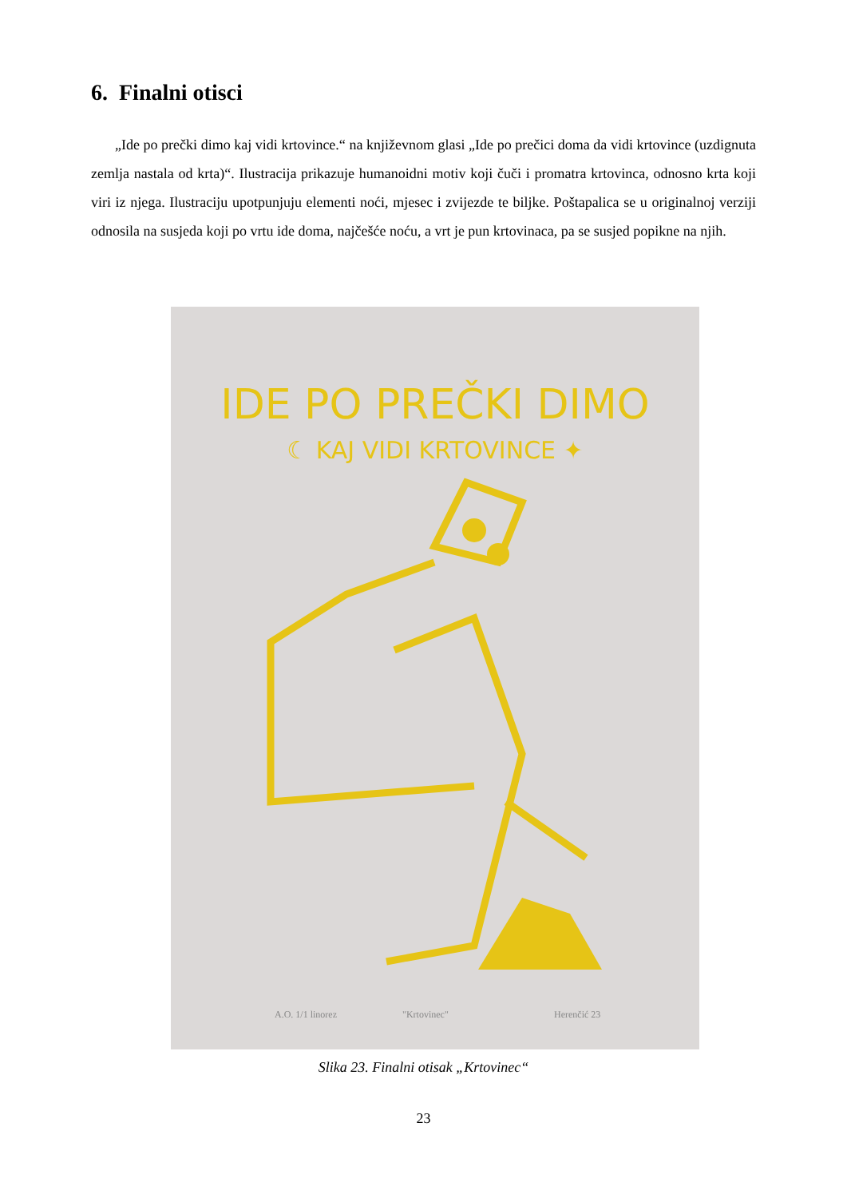6. Finalni otisci
„Ide po prečki dimo kaj vidi krtovince.“ na književnom glasi „Ide po prečici doma da vidi krtovince (uzdignuta zemlja nastala od krta)“. Ilustracija prikazuje humanoidni motiv koji čuči i promatra krtovinca, odnosno krta koji viri iz njega. Ilustraciju upotpunjuju elementi noći, mjesec i zvijezde te biljke. Poštapalica se u originalnoj verziji odnosila na susjeda koji po vrtu ide doma, najčešće noću, a vrt je pun krtovinaca, pa se susjed popikne na njih.
IDE PO PREČKI DIMO
☾ KAJ VIDI KRTOVINCE ✦
A.O. 1/1 linorez
"Krtovinec"
Herenčić 23
Slika 23. Finalni otisak „Krtovinec“
23